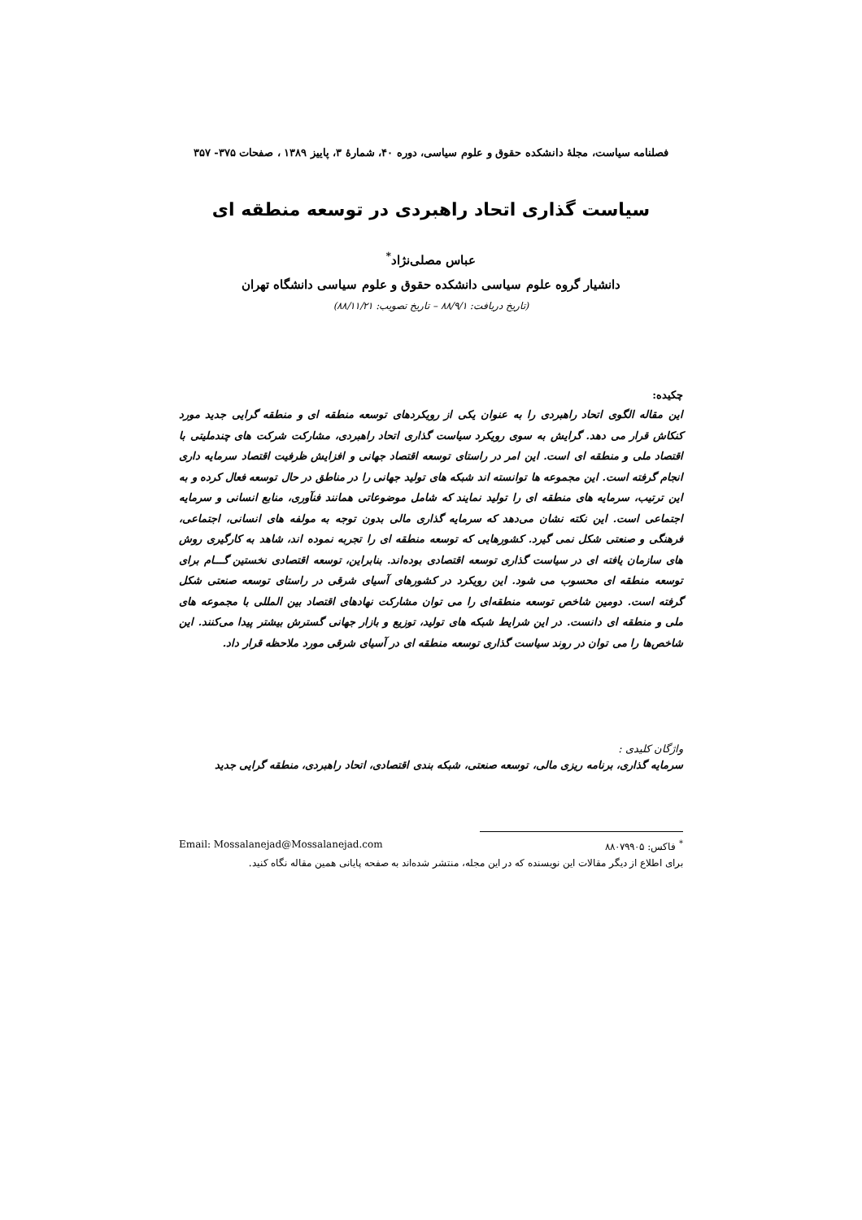فصلنامه سیاست، مجلهٔ دانشکده حقوق و علوم سیاسی، دوره ۴۰، شمارهٔ ۳، پاییز ۱۳۸۹ ، صفحات ۳۷۵- ۳۵۷
سیاست گذاری اتحاد راهبردی در توسعه منطقه ای
عباس مصلی‌نژاد<sup>*</sup>
دانشیار گروه علوم سیاسی دانشکده حقوق و علوم سیاسی دانشگاه تهران
(تاریخ دریافت: ۸۸/۹/۱ – تاریخ تصویب: ۸۸/۱۱/۲۱)
چکیده:
این مقاله الگوی اتحاد راهبردی را به عنوان یکی از رویکردهای توسعه منطقه ای و منطقه گرایی جدید مورد کنکاش قرار می دهد. گرایش به سوی رویکرد سیاست گذاری اتحاد راهبردی، مشارکت شرکت های چندملیتی با اقتصاد ملی و منطقه ای است. این امر در راستای توسعه اقتصاد جهانی و افزایش ظرفیت اقتصاد سرمایه داری انجام گرفته است. این مجموعه ها توانسته اند شبکه های تولید جهانی را در مناطق در حال توسعه فعال کرده و به این ترتیب، سرمایه های منطقه ای را تولید نمایند که شامل موضوعاتی همانند فنآوری، منابع انسانی و سرمایه اجتماعی است. این نکته نشان می‌دهد که سرمایه گذاری مالی بدون توجه به مولفه های انسانی، اجتماعی، فرهنگی و صنعتی شکل نمی گیرد. کشورهایی که توسعه منطقه ای را تجربه نموده اند، شاهد به کارگیری روش های سازمان یافته ای در سیاست گذاری توسعه اقتصادی بوده‌اند. بنابراین، توسعه اقتصادی نخستین گـــام برای توسعه منطقه ای محسوب می شود. این رویکرد در کشورهای آسیای شرقی در راستای توسعه صنعتی شکل گرفته است. دومین شاخص توسعه منطقه‌ای را می توان مشارکت نهادهای اقتصاد بین المللی با مجموعه های ملی و منطقه ای دانست. در این شرایط شبکه های تولید، توزیع و بازار جهانی گسترش بیشتر پیدا می‌کنند. این شاخص‌ها را می توان در روند سیاست گذاری توسعه منطقه ای در آسیای شرقی مورد ملاحظه قرار داد.
واژگان کلیدی :
سرمایه گذاری، برنامه ریزی مالی، توسعه صنعتی، شبکه بندی اقتصادی، اتحاد راهبردی، منطقه گرایی جدید
<sup>*</sup> فاکس: ۸۸۰۷۹۹۰۵ Email: Mossalanejad@Mossalanejad.com
برای اطلاع از دیگر مقالات این نویسنده که در این مجله، منتشر شده‌اند به صفحه پایانی همین مقاله نگاه کنید.